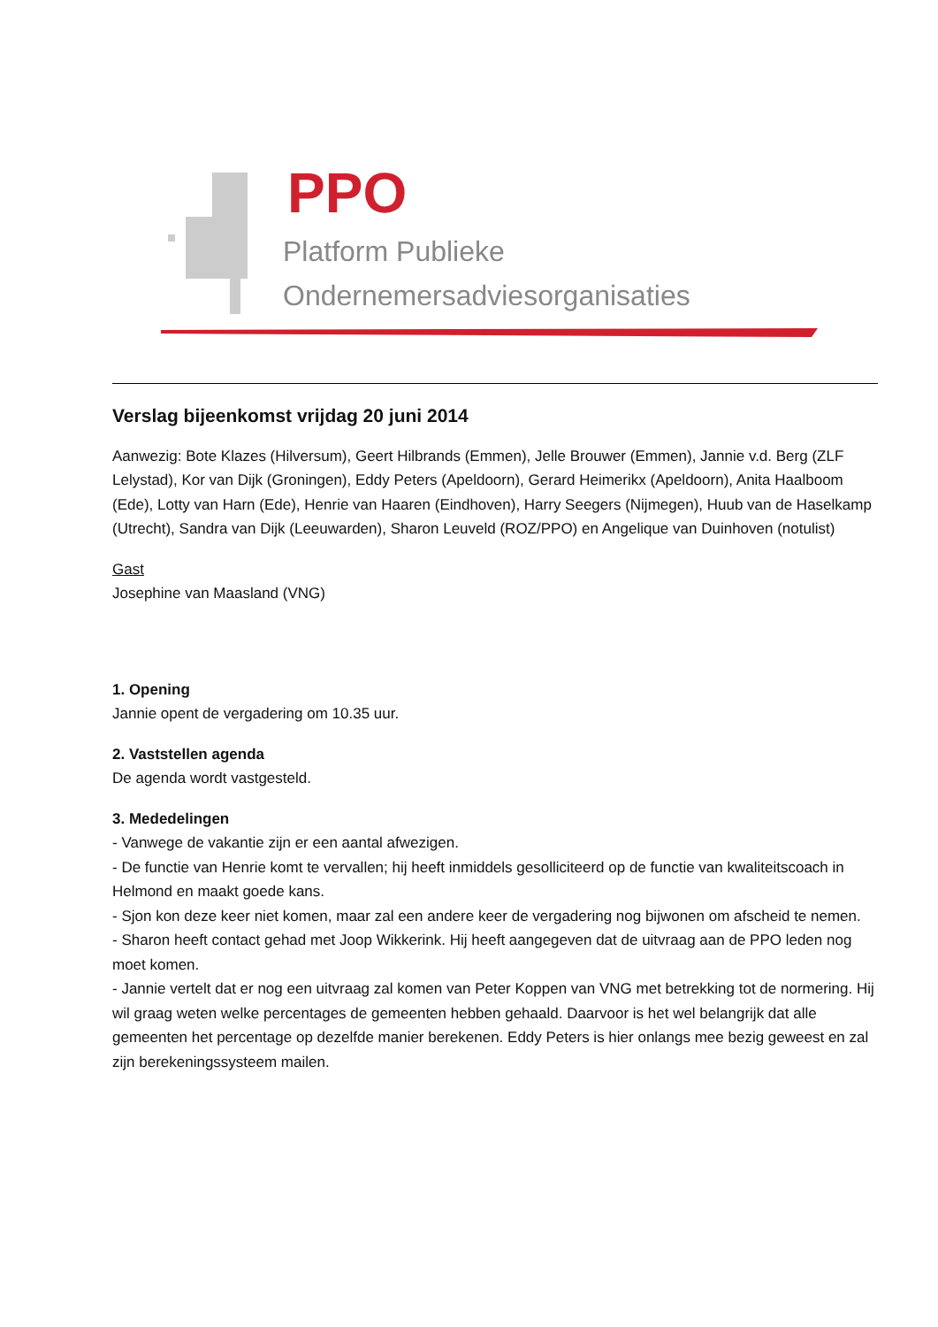PPO
Platform Publieke
Ondernemersadviesorganisaties
Verslag bijeenkomst vrijdag 20 juni 2014
Aanwezig: Bote Klazes (Hilversum), Geert Hilbrands (Emmen), Jelle Brouwer (Emmen), Jannie v.d. Berg (ZLF Lelystad), Kor van Dijk (Groningen), Eddy Peters (Apeldoorn), Gerard Heimerikx (Apeldoorn), Anita Haalboom (Ede), Lotty van Harn (Ede), Henrie van Haaren (Eindhoven), Harry Seegers (Nijmegen), Huub van de Haselkamp (Utrecht), Sandra van Dijk (Leeuwarden), Sharon Leuveld (ROZ/PPO) en Angelique van Duinhoven (notulist)
Gast
Josephine van Maasland (VNG)
1. Opening
Jannie opent de vergadering om 10.35 uur.
2. Vaststellen agenda
De agenda wordt vastgesteld.
3. Mededelingen
- Vanwege de vakantie zijn er een aantal afwezigen.
- De functie van Henrie komt te vervallen; hij heeft inmiddels gesolliciteerd op de functie van kwaliteitscoach in Helmond en maakt goede kans.
- Sjon kon deze keer niet komen, maar zal een andere keer de vergadering nog bijwonen om afscheid te nemen.
- Sharon heeft contact gehad met Joop Wikkerink. Hij heeft aangegeven dat de uitvraag aan de PPO leden nog moet komen.
- Jannie vertelt dat er nog een uitvraag zal komen van Peter Koppen van VNG met betrekking tot de normering. Hij wil graag weten welke percentages de gemeenten hebben gehaald. Daarvoor is het wel belangrijk dat alle gemeenten het percentage op dezelfde manier berekenen. Eddy Peters is hier onlangs mee bezig geweest en zal zijn berekeningssysteem mailen.